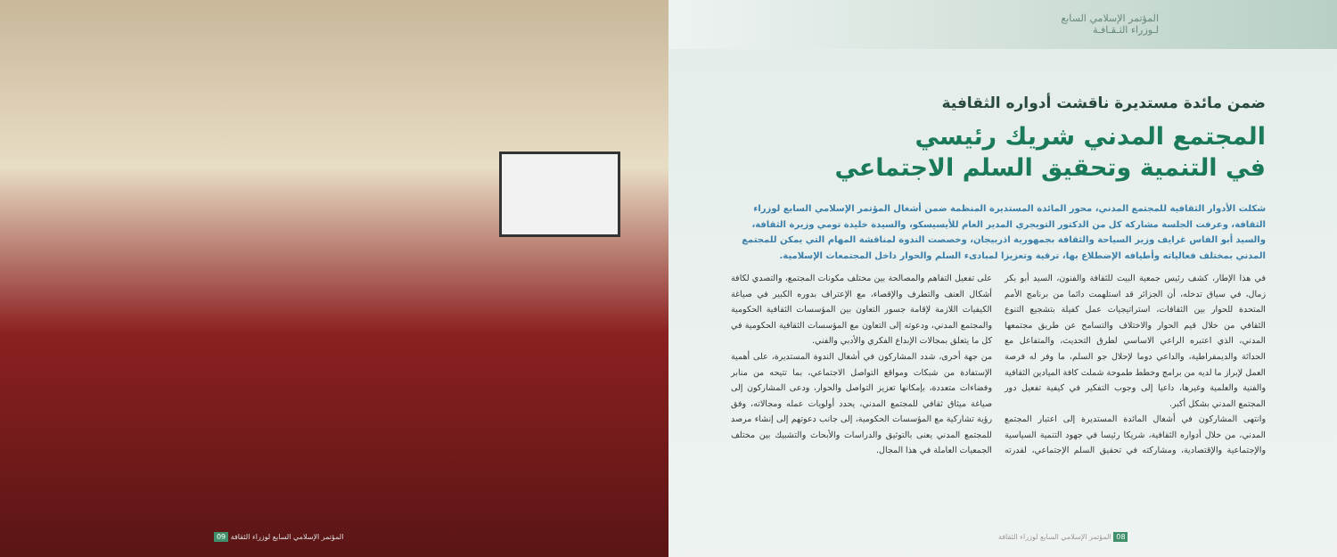المؤتمر الإسلامي السابع
لـوزراء الثـقـافـة
ضمن مائدة مستديرة ناقشت أدواره الثقافية
المجتمع المدني شريك رئيسي
في التنمية وتحقيق السلم الاجتماعي
شكلت الأدوار الثقافية للمجتمع المدني، محور المائدة المستديرة المنظمة ضمن أشغال المؤتمر الإسلامي السابع لوزراء الثقافة، وعرفت الجلسة مشاركة كل من الدكتور التويجري المدير العام للأيسيسكو، والسيدة خليدة تومي وزيرة الثقافة، والسيد أبو الفاس غرايف وزير السياحة والثقافة بجمهورية اذربيجان، وخصصت الندوة لمناقشة المهام التي يمكن للمجتمع المدني بمختلف فعالياته وأطيافه الإضطلاع بها، ترقية وتعزيزا لمبادىء السلم والحوار داخل المجتمعات الإسلامية.
في هذا الإطار، كشف رئيس جمعية البيت للثقافة والفنون، السيد أبو بكر زمال، في سياق تدخله، أن الجزائر قد استلهمت دائما من برنامج الأمم المتحدة للحوار بين الثقافات، استراتيجيات عمل كفيلة بتشجيع التنوع الثقافي من خلال قيم الحوار والاختلاف والتسامح عن طريق مجتمعها المدني، الذي اعتبره الراعي الاساسي لطرق التحديث، والمتفاعل مع الحداثة والديمقراطية، والداعي دوما لإحلال جو السلم، ما وفر له فرصة العمل لإبراز ما لديه من برامج وخطط طموحة شملت كافة الميادين الثقافية والفنية والعلمية وغيرها، داعيا إلى وجوب التفكير في كيفية تفعيل دور المجتمع المدني بشكل أكبر.
وانتهى المشاركون في أشغال المائدة المستديرة إلى اعتبار المجتمع المدني، من خلال أدواره الثقافية، شريكا رئيسا في جهود التنمية السياسية والإجتماعية والإقتصادية، ومشاركته في تحقيق السلم الإجتماعي، لقدرته على تفعيل التفاهم والمصالحة بين مختلف مكونات المجتمع، والتصدي لكافة أشكال العنف والتطرف والإقصاء، مع الإعتراف بدوره الكبير في صياغة الكيفيات اللازمة لإقامة جسور التعاون بين المؤسسات الثقافية الحكومية والمجتمع المدني، ودعوته إلى التعاون مع المؤسسات الثقافية الحكومية في كل ما يتعلق بمجالات الإبداع الفكري والأدبي والفني.
من جهة أخرى، شدد المشاركون في أشغال الندوة المستديرة، على أهمية الإستفادة من شبكات ومواقع التواصل الاجتماعي، بما تتيحه من منابر وفضاءات متعددة، بإمكانها تعزيز التواصل والحوار، ودعى المشاركون إلى صياغة ميثاق ثقافي للمجتمع المدني، يحدد أولويات عمله ومجالاته، وفق رؤية تشاركية مع المؤسسات الحكومية، إلى جانب دعوتهم إلى إنشاء مرصد للمجتمع المدني يعنى بالتوثيق والدراسات والأبحاث والتشبيك بين مختلف الجمعيات العاملة في هذا المجال.
08 المؤتمر الإسلامي السابع لوزراء الثقافة
المؤتمر الإسلامي السابع لوزراء الثقافة 09